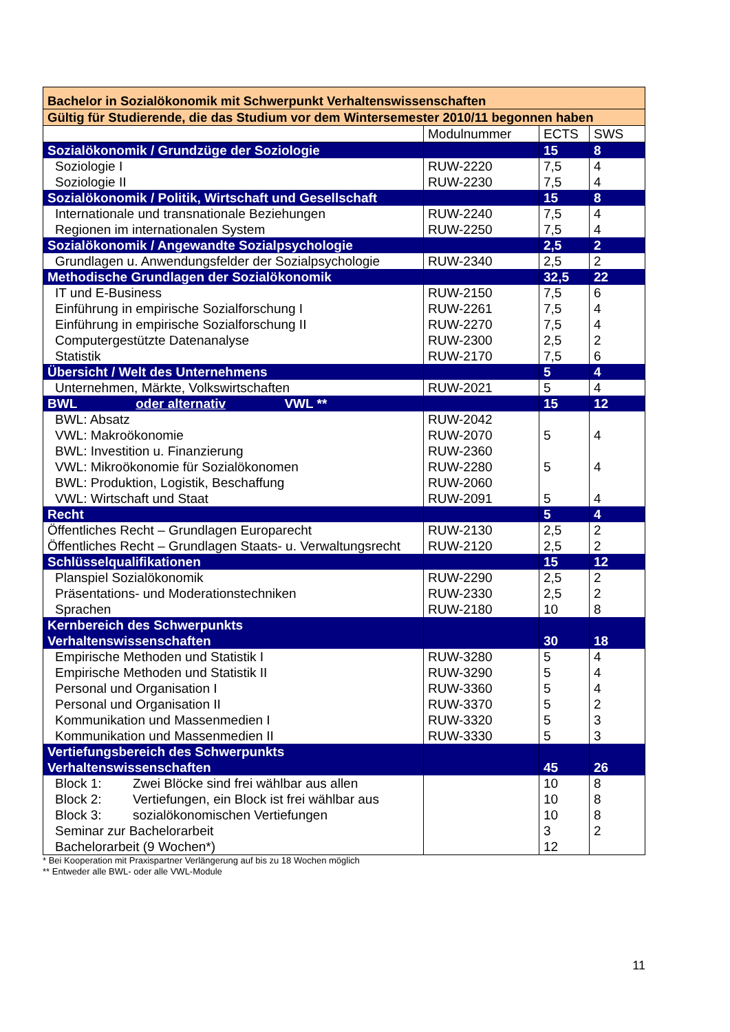| Bachelor in Sozialökonomik mit Schwerpunkt Verhaltenswissenschaften | | | |
| Gültig für Studierende, die das Studium vor dem Wintersemester 2010/11 begonnen haben | | | |
| | Modulnummer | ECTS | SWS |
| Sozialökonomik / Grundzüge der Soziologie | | 15 | 8 |
| Soziologie I | RUW-2220 | 7,5 | 4 |
| Soziologie II | RUW-2230 | 7,5 | 4 |
| Sozialökonomik / Politik, Wirtschaft und Gesellschaft | | 15 | 8 |
| Internationale und transnationale Beziehungen | RUW-2240 | 7,5 | 4 |
| Regionen im internationalen System | RUW-2250 | 7,5 | 4 |
| Sozialökonomik / Angewandte Sozialpsychologie | | 2,5 | 2 |
| Grundlagen u. Anwendungsfelder der Sozialpsychologie | RUW-2340 | 2,5 | 2 |
| Methodische Grundlagen der Sozialökonomik | | 32,5 | 22 |
| IT und E-Business | RUW-2150 | 7,5 | 6 |
| Einführung in empirische Sozialforschung I | RUW-2261 | 7,5 | 4 |
| Einführung in empirische Sozialforschung II | RUW-2270 | 7,5 | 4 |
| Computergestützte Datenanalyse | RUW-2300 | 2,5 | 2 |
| Statistik | RUW-2170 | 7,5 | 6 |
| Übersicht / Welt des Unternehmens | | 5 | 4 |
| Unternehmen, Märkte, Volkswirtschaften | RUW-2021 | 5 | 4 |
| BWL oder alternativ VWL ** | | 15 | 12 |
| BWL: Absatz | RUW-2042 | | |
| VWL: Makroökonomie | RUW-2070 | 5 | 4 |
| BWL: Investition u. Finanzierung | RUW-2360 | | |
| VWL: Mikroökonomie für Sozialökonomen | RUW-2280 | 5 | 4 |
| BWL: Produktion, Logistik, Beschaffung | RUW-2060 | | |
| VWL: Wirtschaft und Staat | RUW-2091 | 5 | 4 |
| Recht | | 5 | 4 |
| Öffentliches Recht – Grundlagen Europarecht | RUW-2130 | 2,5 | 2 |
| Öffentliches Recht – Grundlagen Staats- u. Verwaltungsrecht | RUW-2120 | 2,5 | 2 |
| Schlüsselqualifikationen | | 15 | 12 |
| Planspiel Sozialökonomik | RUW-2290 | 2,5 | 2 |
| Präsentations- und Moderationstechniken | RUW-2330 | 2,5 | 2 |
| Sprachen | RUW-2180 | 10 | 8 |
| Kernbereich des Schwerpunkts Verhaltenswissenschaften | | 30 | 18 |
| Empirische Methoden und Statistik I | RUW-3280 | 5 | 4 |
| Empirische Methoden und Statistik II | RUW-3290 | 5 | 4 |
| Personal und Organisation I | RUW-3360 | 5 | 4 |
| Personal und Organisation II | RUW-3370 | 5 | 2 |
| Kommunikation und Massenmedien I | RUW-3320 | 5 | 3 |
| Kommunikation und Massenmedien II | RUW-3330 | 5 | 3 |
| Vertiefungsbereich des Schwerpunkts Verhaltenswissenschaften | | 45 | 26 |
| Block 1: Zwei Blöcke sind frei wählbar aus allen | | 10 | 8 |
| Block 2: Vertiefungen, ein Block ist frei wählbar aus | | 10 | 8 |
| Block 3: sozialökonomischen Vertiefungen | | 10 | 8 |
| Seminar zur Bachelorarbeit | | 3 | 2 |
| Bachelorarbeit (9 Wochen*) | | 12 | |
* Bei Kooperation mit Praxispartner Verlängerung auf bis zu 18 Wochen möglich
** Entweder alle BWL- oder alle VWL-Module
11